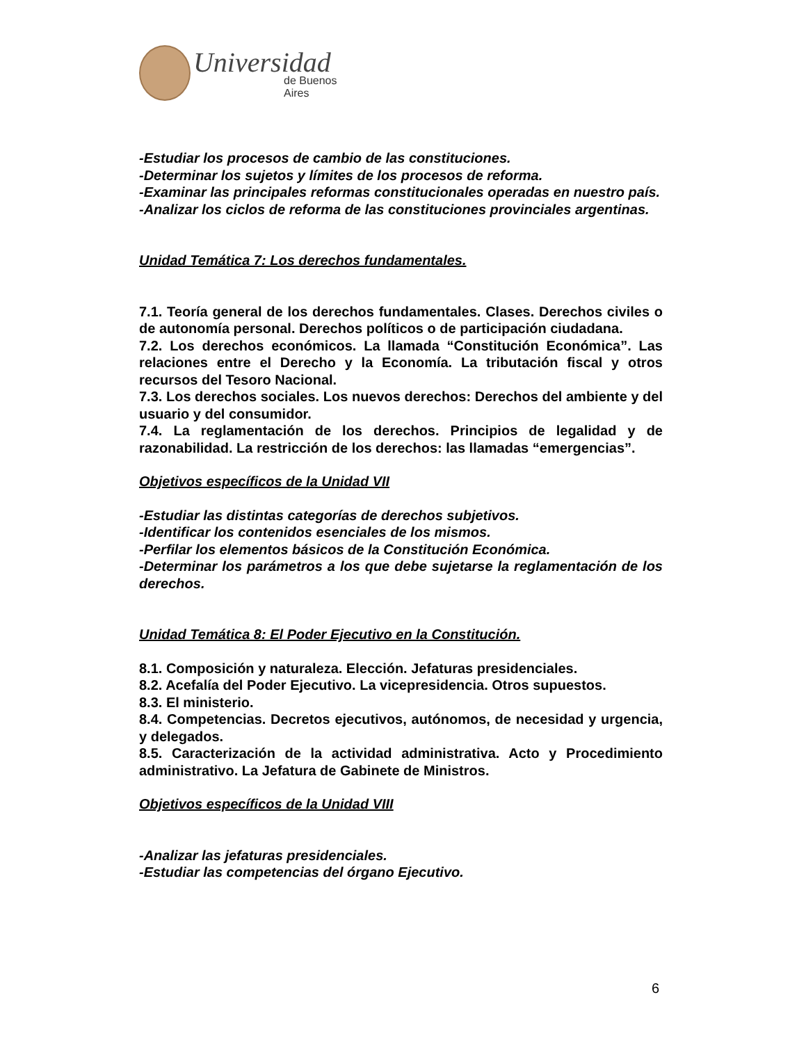Universidad
de Buenos Aires
-Estudiar los procesos de cambio de las constituciones.
-Determinar los sujetos y límites de los procesos de reforma.
-Examinar las principales reformas constitucionales operadas en nuestro país.
-Analizar los ciclos de reforma de las constituciones provinciales argentinas.
Unidad Temática 7: Los derechos fundamentales.
7.1. Teoría general de los derechos fundamentales. Clases. Derechos civiles o de autonomía personal. Derechos políticos o de participación ciudadana.
7.2. Los derechos económicos. La llamada “Constitución Económica”. Las relaciones entre el Derecho y la Economía. La tributación fiscal y otros recursos del Tesoro Nacional.
7.3. Los derechos sociales. Los nuevos derechos: Derechos del ambiente y del usuario y del consumidor.
7.4. La reglamentación de los derechos. Principios de legalidad y de razonabilidad. La restricción de los derechos: las llamadas “emergencias”.
Objetivos específicos de la Unidad VII
-Estudiar las distintas categorías de derechos subjetivos.
-Identificar los contenidos esenciales de los mismos.
-Perfilar los elementos básicos de la Constitución Económica.
-Determinar los parámetros a los que debe sujetarse la reglamentación de los derechos.
Unidad Temática 8: El Poder Ejecutivo en la Constitución.
8.1. Composición y naturaleza. Elección. Jefaturas presidenciales.
8.2. Acefalía del Poder Ejecutivo. La vicepresidencia. Otros supuestos.
8.3. El ministerio.
8.4. Competencias. Decretos ejecutivos, autónomos, de necesidad y urgencia, y delegados.
8.5. Caracterización de la actividad administrativa. Acto y Procedimiento administrativo. La Jefatura de Gabinete de Ministros.
Objetivos específicos de la Unidad VIII
-Analizar las jefaturas presidenciales.
-Estudiar las competencias del órgano Ejecutivo.
6